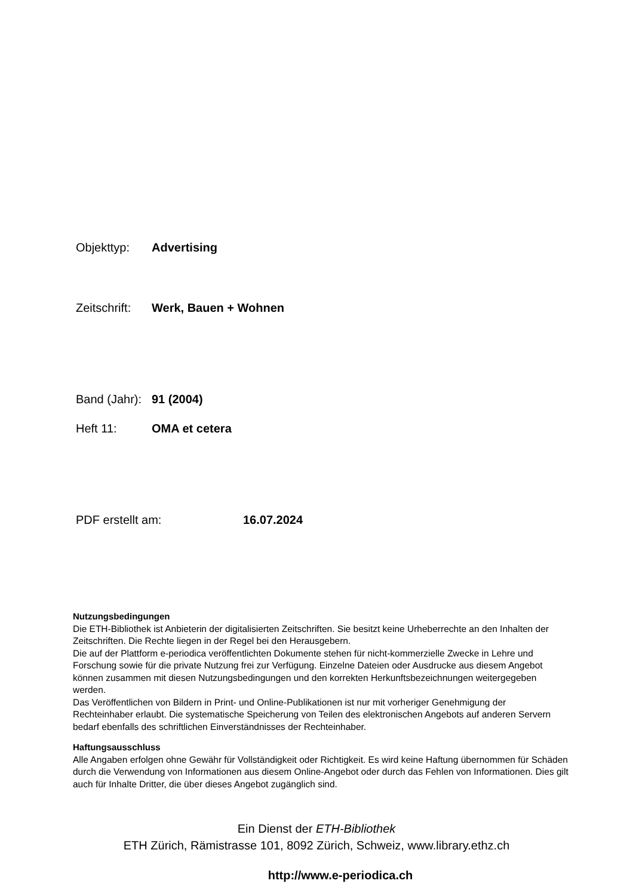Objekttyp: Advertising
Zeitschrift: Werk, Bauen + Wohnen
Band (Jahr): 91 (2004)
Heft 11: OMA et cetera
PDF erstellt am: 16.07.2024
Nutzungsbedingungen
Die ETH-Bibliothek ist Anbieterin der digitalisierten Zeitschriften. Sie besitzt keine Urheberrechte an den Inhalten der Zeitschriften. Die Rechte liegen in der Regel bei den Herausgebern.
Die auf der Plattform e-periodica veröffentlichten Dokumente stehen für nicht-kommerzielle Zwecke in Lehre und Forschung sowie für die private Nutzung frei zur Verfügung. Einzelne Dateien oder Ausdrucke aus diesem Angebot können zusammen mit diesen Nutzungsbedingungen und den korrekten Herkunftsbezeichnungen weitergegeben werden.
Das Veröffentlichen von Bildern in Print- und Online-Publikationen ist nur mit vorheriger Genehmigung der Rechteinhaber erlaubt. Die systematische Speicherung von Teilen des elektronischen Angebots auf anderen Servern bedarf ebenfalls des schriftlichen Einverständnisses der Rechteinhaber.
Haftungsausschluss
Alle Angaben erfolgen ohne Gewähr für Vollständigkeit oder Richtigkeit. Es wird keine Haftung übernommen für Schäden durch die Verwendung von Informationen aus diesem Online-Angebot oder durch das Fehlen von Informationen. Dies gilt auch für Inhalte Dritter, die über dieses Angebot zugänglich sind.
Ein Dienst der ETH-Bibliothek
ETH Zürich, Rämistrasse 101, 8092 Zürich, Schweiz, www.library.ethz.ch
http://www.e-periodica.ch